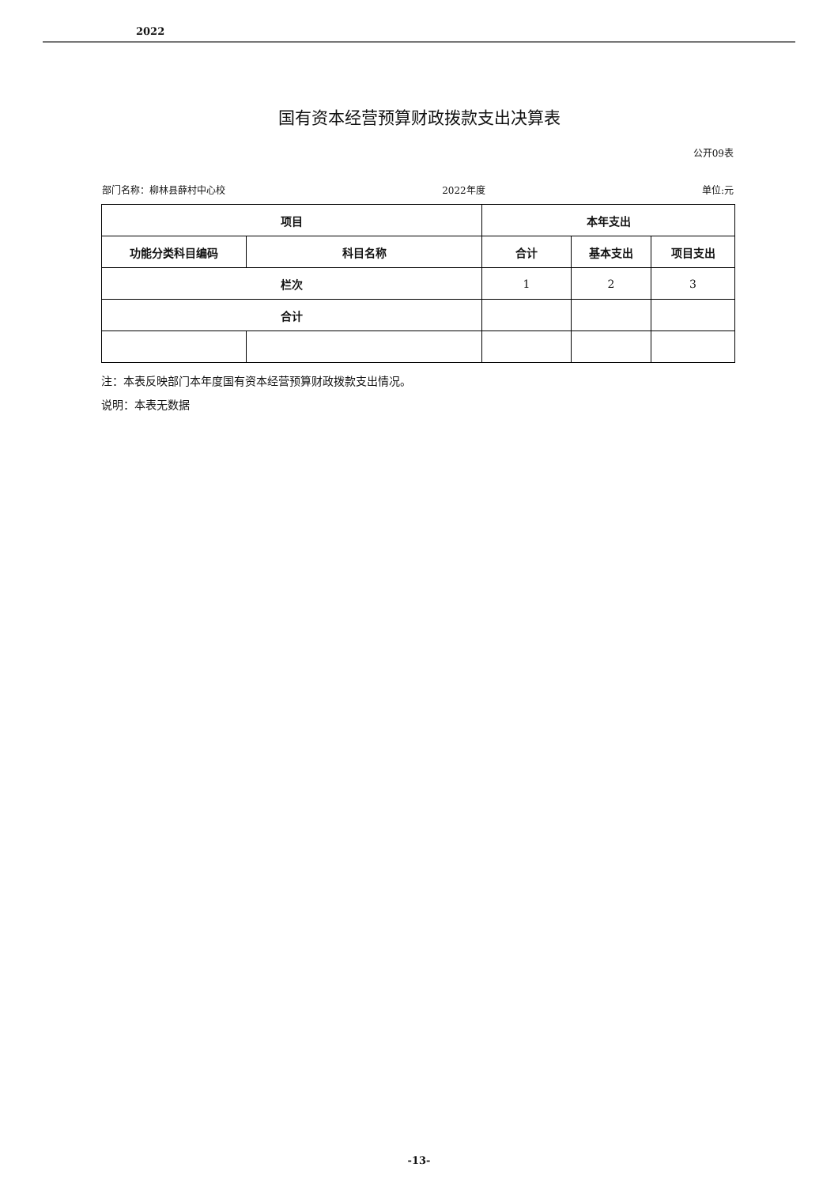2022
国有资本经营预算财政拨款支出决算表
公开09表
部门名称：柳林县薛村中心校 2022年度 单位:元
| 项目 | | 本年支出 | | |
| --- | --- | --- | --- | --- |
| 功能分类科目编码 | 科目名称 | 合计 | 基本支出 | 项目支出 |
| 栏次 | | 1 | 2 | 3 |
| 合计 | | | | |
注：本表反映部门本年度国有资本经营预算财政拨款支出情况。
说明：本表无数据
-13-